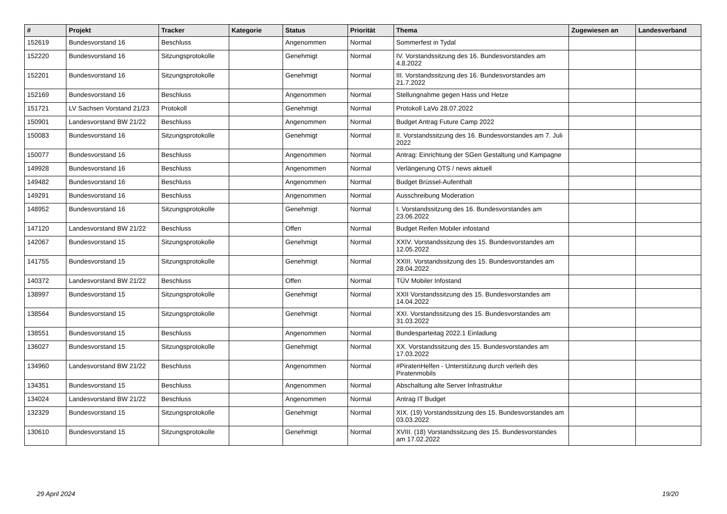| # | Projekt | Tracker | Kategorie | Status | Priorität | Thema | Zugewiesen an | Landesverband |
| --- | --- | --- | --- | --- | --- | --- | --- | --- |
| 152619 | Bundesvorstand 16 | Beschluss | | Angenommen | Normal | Sommerfest in Tydal | | |
| 152220 | Bundesvorstand 16 | Sitzungsprotokolle | | Genehmigt | Normal | IV. Vorstandssitzung des 16. Bundesvorstandes am 4.8.2022 | | |
| 152201 | Bundesvorstand 16 | Sitzungsprotokolle | | Genehmigt | Normal | III. Vorstandssitzung des 16. Bundesvorstandes am 21.7.2022 | | |
| 152169 | Bundesvorstand 16 | Beschluss | | Angenommen | Normal | Stellungnahme gegen Hass und Hetze | | |
| 151721 | LV Sachsen Vorstand 21/23 | Protokoll | | Genehmigt | Normal | Protokoll LaVo 28.07.2022 | | |
| 150901 | Landesvorstand BW 21/22 | Beschluss | | Angenommen | Normal | Budget Antrag Future Camp 2022 | | |
| 150083 | Bundesvorstand 16 | Sitzungsprotokolle | | Genehmigt | Normal | II. Vorstandssitzung des 16. Bundesvorstandes am 7. Juli 2022 | | |
| 150077 | Bundesvorstand 16 | Beschluss | | Angenommen | Normal | Antrag: Einrichtung der SGen Gestaltung und Kampagne | | |
| 149928 | Bundesvorstand 16 | Beschluss | | Angenommen | Normal | Verlängerung OTS / news aktuell | | |
| 149482 | Bundesvorstand 16 | Beschluss | | Angenommen | Normal | Budget Brüssel-Aufenthalt | | |
| 149291 | Bundesvorstand 16 | Beschluss | | Angenommen | Normal | Ausschreibung Moderation | | |
| 148952 | Bundesvorstand 16 | Sitzungsprotokolle | | Genehmigt | Normal | I. Vorstandssitzung des 16. Bundesvorstandes am 23.06.2022 | | |
| 147120 | Landesvorstand BW 21/22 | Beschluss | | Offen | Normal | Budget Reifen Mobiler infostand | | |
| 142067 | Bundesvorstand 15 | Sitzungsprotokolle | | Genehmigt | Normal | XXIV. Vorstandssitzung des 15. Bundesvorstandes am 12.05.2022 | | |
| 141755 | Bundesvorstand 15 | Sitzungsprotokolle | | Genehmigt | Normal | XXIII. Vorstandssitzung des 15. Bundesvorstandes am 28.04.2022 | | |
| 140372 | Landesvorstand BW 21/22 | Beschluss | | Offen | Normal | TÜV Mobiler Infostand | | |
| 138997 | Bundesvorstand 15 | Sitzungsprotokolle | | Genehmigt | Normal | XXII Vorstandssitzung des 15. Bundesvorstandes am 14.04.2022 | | |
| 138564 | Bundesvorstand 15 | Sitzungsprotokolle | | Genehmigt | Normal | XXI. Vorstandssitzung des 15. Bundesvorstandes am 31.03.2022 | | |
| 138551 | Bundesvorstand 15 | Beschluss | | Angenommen | Normal | Bundesparteitag 2022.1 Einladung | | |
| 136027 | Bundesvorstand 15 | Sitzungsprotokolle | | Genehmigt | Normal | XX. Vorstandssitzung des 15. Bundesvorstandes am 17.03.2022 | | |
| 134960 | Landesvorstand BW 21/22 | Beschluss | | Angenommen | Normal | #PiratenHelfen - Unterstützung durch verleih des Piratenmobils | | |
| 134351 | Bundesvorstand 15 | Beschluss | | Angenommen | Normal | Abschaltung alte Server Infrastruktur | | |
| 134024 | Landesvorstand BW 21/22 | Beschluss | | Angenommen | Normal | Antrag IT Budget | | |
| 132329 | Bundesvorstand 15 | Sitzungsprotokolle | | Genehmigt | Normal | XIX. (19) Vorstandssitzung des 15. Bundesvorstandes am 03.03.2022 | | |
| 130610 | Bundesvorstand 15 | Sitzungsprotokolle | | Genehmigt | Normal | XVIII. (18) Vorstandssitzung des 15. Bundesvorstandes am 17.02.2022 | | |
29 April 2024 19/20